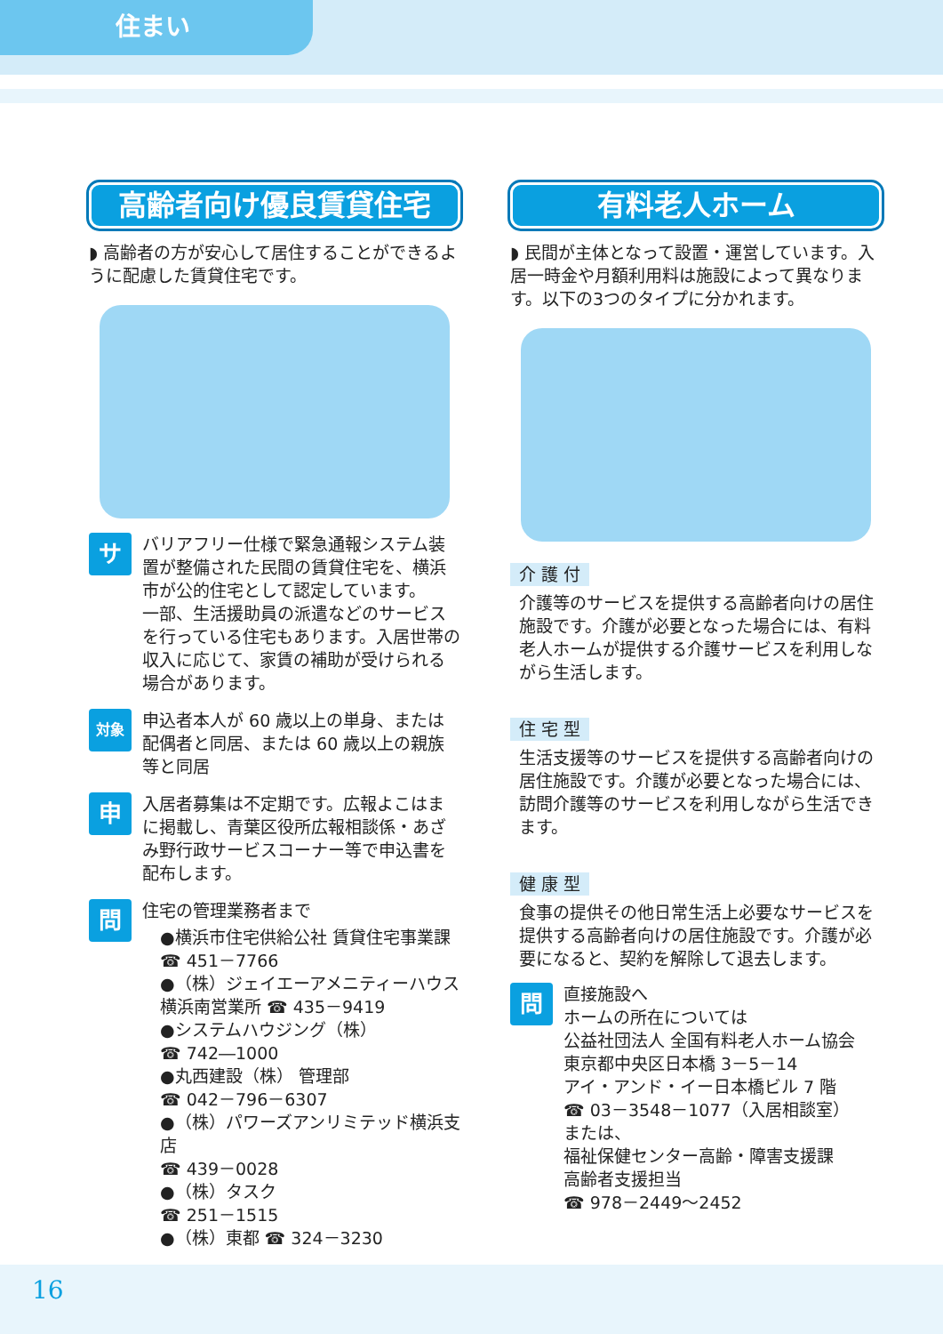住まい
高齢者向け優良賃貸住宅
◗ 高齢者の方が安心して居住することができるように配慮した賃貸住宅です。
サ
バリアフリー仕様で緊急通報システム装置が整備された民間の賃貸住宅を、横浜市が公的住宅として認定しています。
一部、生活援助員の派遣などのサービスを行っている住宅もあります。入居世帯の収入に応じて、家賃の補助が受けられる場合があります。
対象
申込者本人が 60 歳以上の単身、または配偶者と同居、または 60 歳以上の親族等と同居
申
入居者募集は不定期です。広報よこはまに掲載し、青葉区役所広報相談係・あざみ野行政サービスコーナー等で申込書を配布します。
問
住宅の管理業務者まで
●横浜市住宅供給公社 賃貸住宅事業課
☎ 451－7766
●（株）ジェイエーアメニティーハウス
横浜南営業所 ☎ 435－9419
●システムハウジング（株）
☎ 742―1000
●丸西建設（株） 管理部
☎ 042－796－6307
●（株）パワーズアンリミテッド横浜支店
☎ 439－0028
●（株）タスク
☎ 251－1515
●（株）東都 ☎ 324－3230
有料老人ホーム
◗ 民間が主体となって設置・運営しています。入居一時金や月額利用料は施設によって異なります。以下の3つのタイプに分かれます。
介 護 付
介護等のサービスを提供する高齢者向けの居住施設です。介護が必要となった場合には、有料老人ホームが提供する介護サービスを利用しながら生活します。
住 宅 型
生活支援等のサービスを提供する高齢者向けの居住施設です。介護が必要となった場合には、訪問介護等のサービスを利用しながら生活できます。
健 康 型
食事の提供その他日常生活上必要なサービスを提供する高齢者向けの居住施設です。介護が必要になると、契約を解除して退去します。
問
直接施設へ
ホームの所在については
公益社団法人 全国有料老人ホーム協会
東京都中央区日本橋 3－5－14
アイ・アンド・イー日本橋ビル 7 階
☎ 03－3548－1077（入居相談室）
または、
福祉保健センター高齢・障害支援課
高齢者支援担当
☎ 978－2449～2452
16